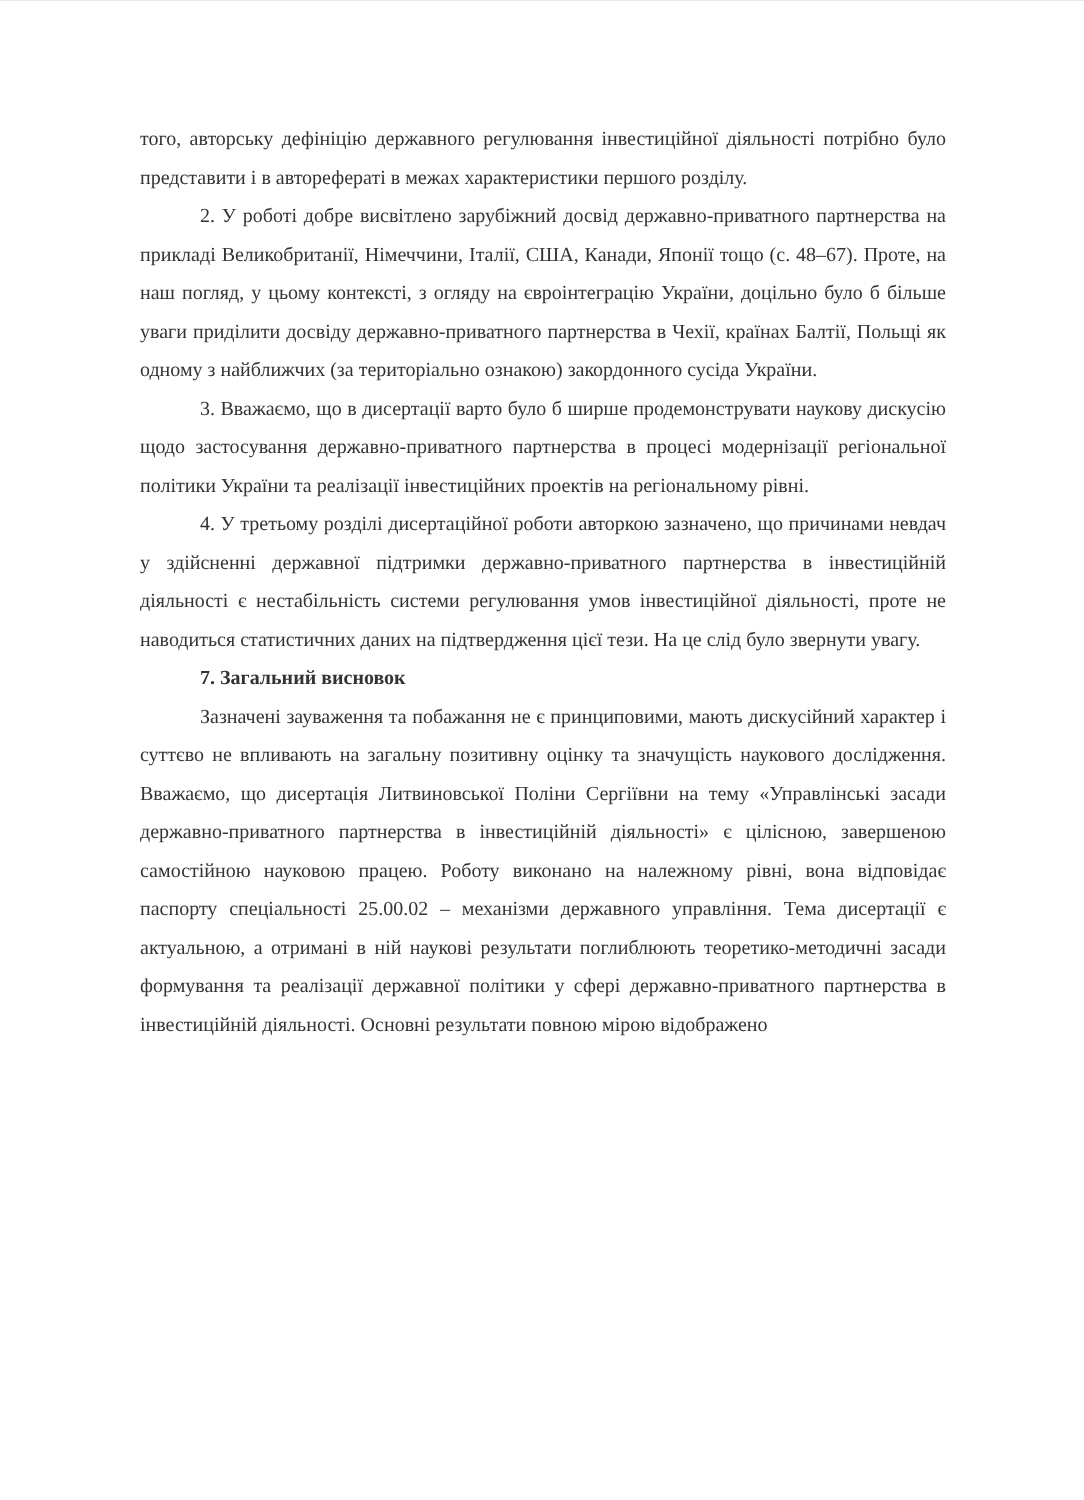того, авторську дефініцію державного регулювання інвестиційної діяльності потрібно було представити і в авторефераті в межах характеристики першого розділу.
2. У роботі добре висвітлено зарубіжний досвід державно-приватного партнерства на прикладі Великобританії, Німеччини, Італії, США, Канади, Японії тощо (с. 48–67). Проте, на наш погляд, у цьому контексті, з огляду на євроінтеграцію України, доцільно було б більше уваги приділити досвіду державно-приватного партнерства в Чехії, країнах Балтії, Польщі як одному з найближчих (за територіально ознакою) закордонного сусіда України.
3. Вважаємо, що в дисертації варто було б ширше продемонструвати наукову дискусію щодо застосування державно-приватного партнерства в процесі модернізації регіональної політики України та реалізації інвестиційних проектів на регіональному рівні.
4. У третьому розділі дисертаційної роботи авторкою зазначено, що причинами невдач у здійсненні державної підтримки державно-приватного партнерства в інвестиційній діяльності є нестабільність системи регулювання умов інвестиційної діяльності, проте не наводиться статистичних даних на підтвердження цієї тези. На це слід було звернути увагу.
7. Загальний висновок
Зазначені зауваження та побажання не є принциповими, мають дискусійний характер і суттєво не впливають на загальну позитивну оцінку та значущість наукового дослідження. Вважаємо, що дисертація Литвиновської Поліни Сергіївни на тему «Управлінські засади державно-приватного партнерства в інвестиційній діяльності» є цілісною, завершеною самостійною науковою працею. Роботу виконано на належному рівні, вона відповідає паспорту спеціальності 25.00.02 – механізми державного управління. Тема дисертації є актуальною, а отримані в ній наукові результати поглиблюють теоретико-методичні засади формування та реалізації державної політики у сфері державно-приватного партнерства в інвестиційній діяльності. Основні результати повною мірою відображено